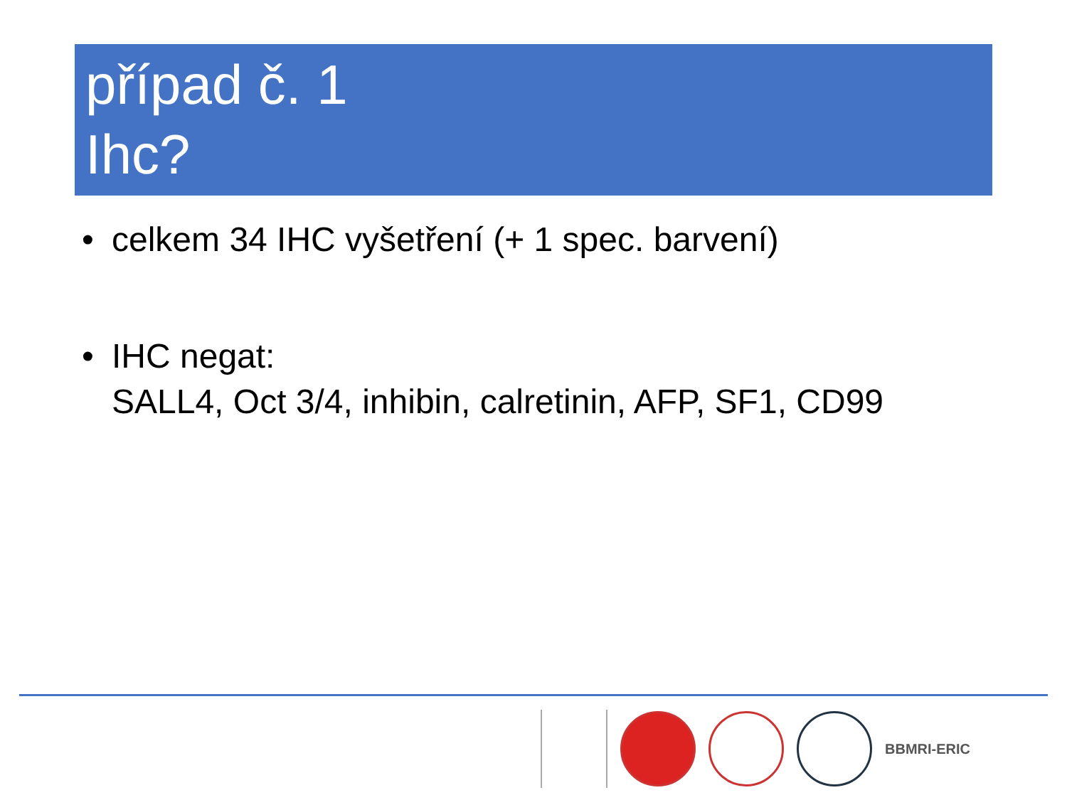případ č. 1
Ihc?
• celkem 34 IHC vyšetření (+ 1 spec. barvení)
• IHC negat:
SALL4, Oct 3/4, inhibin, calretinin, AFP, SF1, CD99
BBMRI-ERIC